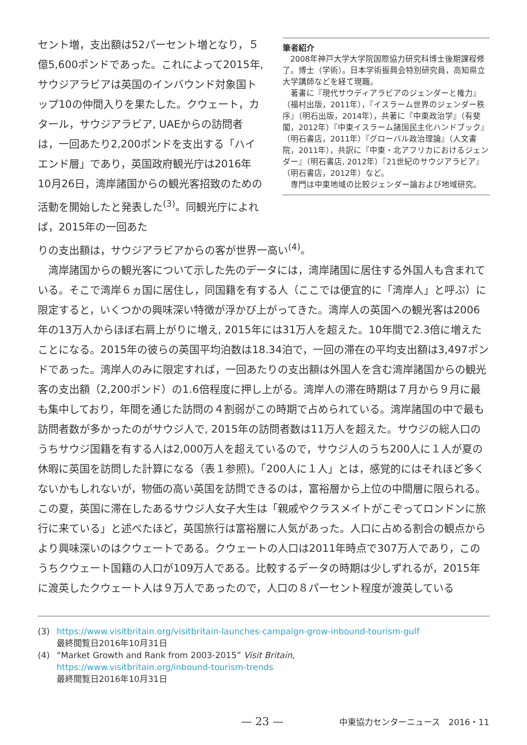セント増，支出額は52パーセント増となり，５億5,600ポンドであった。これによって2015年, サウジアラビアは英国のインバウンド対象国トップ10の仲間入りを果たした。クウェート，カタール，サウジアラビア, UAEからの訪問者は，一回あたり2,200ポンドを支出する「ハイエンド層」であり，英国政府観光庁は2016年10月26日，湾岸諸国からの観光客招致のための活動を開始したと発表した<sup>(3)</sup>。同観光庁によれば，2015年の一回あた
筆者紹介
2008年神戸大学大学院国際協力研究科博士後期課程修了。博士（学術）。日本学術振興会特別研究員，高知県立大学講師などを経て現職。
著書に『現代サウディアラビアのジェンダーと権力』（福村出版，2011年），『イスラーム世界のジェンダー秩序』（明石出版，2014年），共著に『中東政治学』（有斐閣，2012年）『中東イスラーム諸国民主化ハンドブック』（明石書店，2011年）『グローバル政治理論』（人文書院，2011年），共訳に『中東・北アフリカにおけるジェンダー』（明石書店, 2012年）『21世紀のサウジアラビア』（明石書店，2012年）など。
専門は中東地域の比較ジェンダー論および地域研究。
りの支出額は，サウジアラビアからの客が世界一高い<sup>(4)</sup>。
　湾岸諸国からの観光客について示した先のデータには，湾岸諸国に居住する外国人も含まれている。そこで湾岸６ヵ国に居住し，同国籍を有する人（ここでは便宜的に「湾岸人」と呼ぶ）に限定すると，いくつかの興味深い特徴が浮かび上がってきた。湾岸人の英国への観光客は2006年の13万人からほぼ右肩上がりに増え, 2015年には31万人を超えた。10年間で2.3倍に増えたことになる。2015年の彼らの英国平均泊数は18.34泊で，一回の滞在の平均支出額は3,497ポンドであった。湾岸人のみに限定すれば，一回あたりの支出額は外国人を含む湾岸諸国からの観光客の支出額（2,200ポンド）の1.6倍程度に押し上がる。湾岸人の滞在時期は７月から９月に最も集中しており，年間を通じた訪問の４割弱がこの時期で占められている。湾岸諸国の中で最も訪問者数が多かったのがサウジ人で, 2015年の訪問者数は11万人を超えた。サウジの総人口のうちサウジ国籍を有する人は2,000万人を超えているので，サウジ人のうち200人に１人が夏の休暇に英国を訪問した計算になる（表１参照)。「200人に１人」とは，感覚的にはそれほど多くないかもしれないが，物価の高い英国を訪問できるのは，富裕層から上位の中間層に限られる。この夏，英国に滞在したあるサウジ人女子大生は「親戚やクラスメイトがこぞってロンドンに旅行に来ている」と述べたほど，英国旅行は富裕層に人気があった。人口に占める割合の観点からより興味深いのはクウェートである。クウェートの人口は2011年時点で307万人であり，このうちクウェート国籍の人口が109万人である。比較するデータの時期は少しずれるが，2015年に渡英したクウェート人は９万人であったので，人口の８パーセント程度が渡英している
(3) https://www.visitbritain.org/visitbritain-launches-campaign-grow-inbound-tourism-gulf
最終閲覧日2016年10月31日
(4) “Market Growth and Rank from 2003-2015” Visit Britain,
https://www.visitbritain.org/inbound-tourism-trends
最終閲覧日2016年10月31日
— 23 — 中東協力センターニュース　2016・11